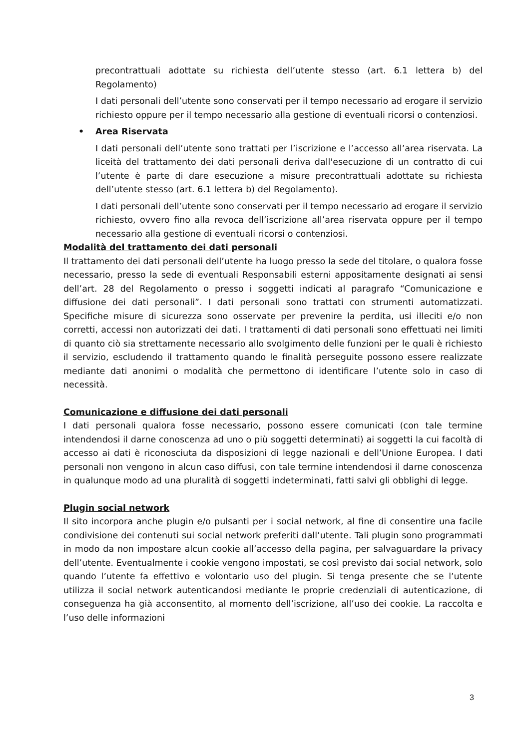precontrattuali adottate su richiesta dell’utente stesso (art. 6.1 lettera b) del Regolamento)
I dati personali dell’utente sono conservati per il tempo necessario ad erogare il servizio richiesto oppure per il tempo necessario alla gestione di eventuali ricorsi o contenziosi.
• Area Riservata
I dati personali dell’utente sono trattati per l’iscrizione e l’accesso all’area riservata. La liceità del trattamento dei dati personali deriva dall'esecuzione di un contratto di cui l’utente è parte di dare esecuzione a misure precontrattuali adottate su richiesta dell’utente stesso (art. 6.1 lettera b) del Regolamento).
I dati personali dell’utente sono conservati per il tempo necessario ad erogare il servizio richiesto, ovvero fino alla revoca dell’iscrizione all’area riservata oppure per il tempo necessario alla gestione di eventuali ricorsi o contenziosi.
Modalità del trattamento dei dati personali
Il trattamento dei dati personali dell’utente ha luogo presso la sede del titolare, o qualora fosse necessario, presso la sede di eventuali Responsabili esterni appositamente designati ai sensi dell’art. 28 del Regolamento o presso i soggetti indicati al paragrafo “Comunicazione e diffusione dei dati personali”. I dati personali sono trattati con strumenti automatizzati. Specifiche misure di sicurezza sono osservate per prevenire la perdita, usi illeciti e/o non corretti, accessi non autorizzati dei dati. I trattamenti di dati personali sono effettuati nei limiti di quanto ciò sia strettamente necessario allo svolgimento delle funzioni per le quali è richiesto il servizio, escludendo il trattamento quando le finalità perseguite possono essere realizzate mediante dati anonimi o modalità che permettono di identificare l’utente solo in caso di necessità.
Comunicazione e diffusione dei dati personali
I dati personali qualora fosse necessario, possono essere comunicati (con tale termine intendendosi il darne conoscenza ad uno o più soggetti determinati) ai soggetti la cui facoltà di accesso ai dati è riconosciuta da disposizioni di legge nazionali e dell’Unione Europea. I dati personali non vengono in alcun caso diffusi, con tale termine intendendosi il darne conoscenza in qualunque modo ad una pluralità di soggetti indeterminati, fatti salvi gli obblighi di legge.
Plugin social network
Il sito incorpora anche plugin e/o pulsanti per i social network, al fine di consentire una facile condivisione dei contenuti sui social network preferiti dall’utente. Tali plugin sono programmati in modo da non impostare alcun cookie all’accesso della pagina, per salvaguardare la privacy dell’utente. Eventualmente i cookie vengono impostati, se così previsto dai social network, solo quando l’utente fa effettivo e volontario uso del plugin. Si tenga presente che se l’utente utilizza il social network autenticandosi mediante le proprie credenziali di autenticazione, di conseguenza ha già acconsentito, al momento dell’iscrizione, all’uso dei cookie. La raccolta e l’uso delle informazioni
3